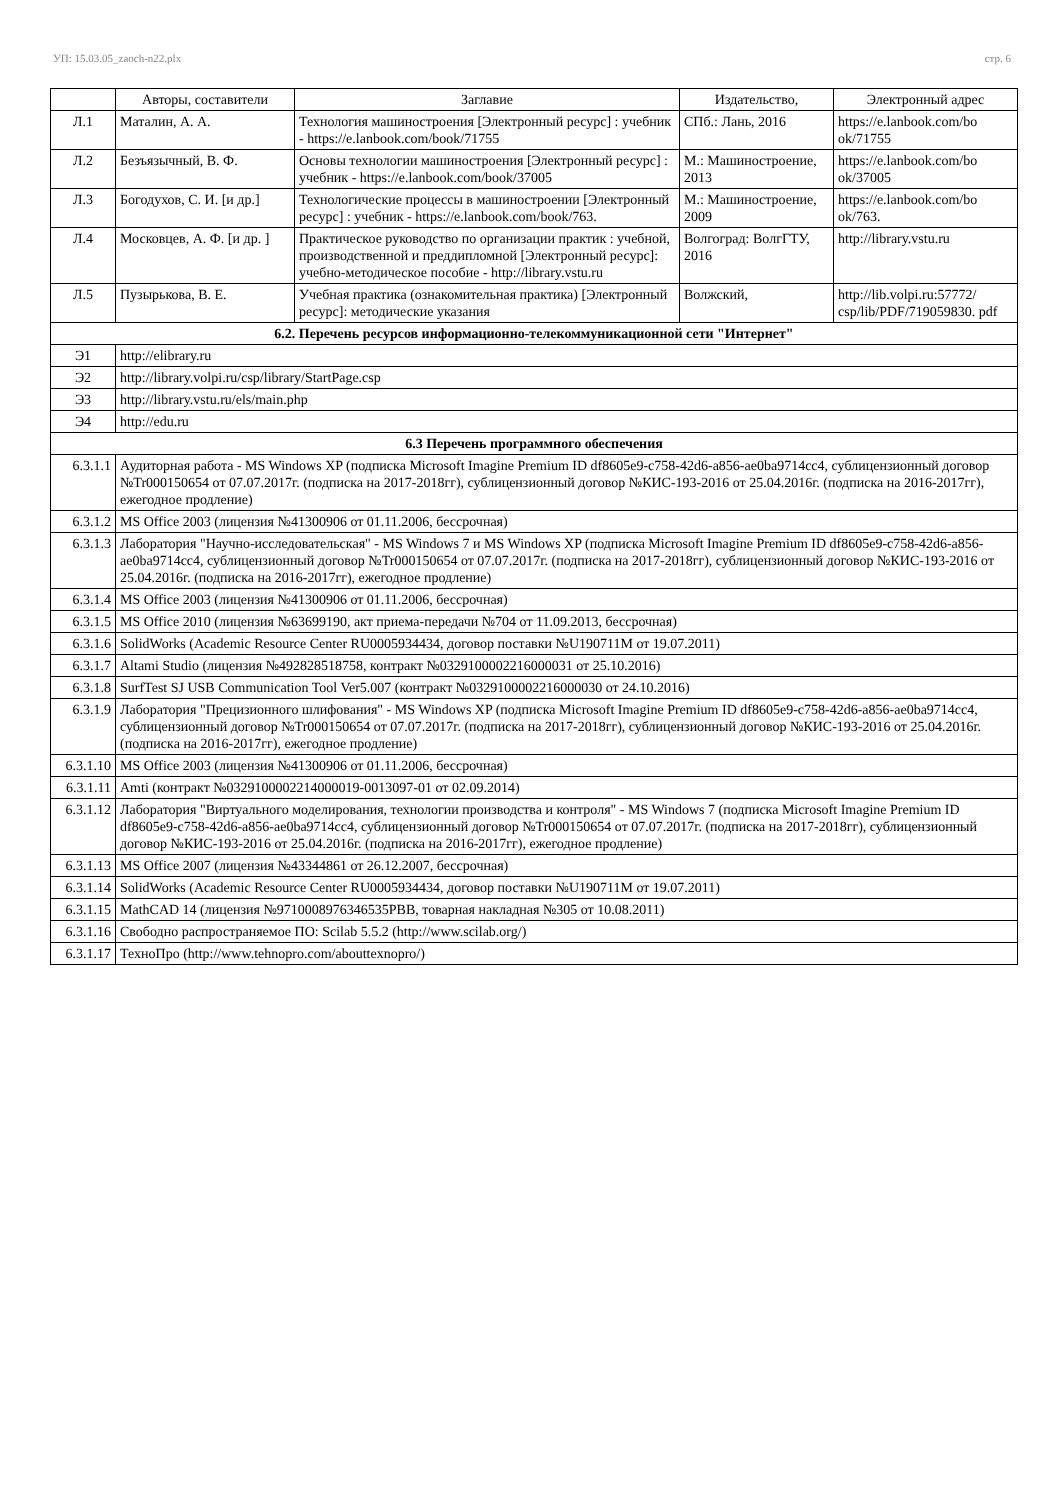УП: 15.03.05_zaoch-n22.plx стр. 6
| | Авторы, составители | Заглавие | Издательство, | Электронный адрес |
| --- | --- | --- | --- | --- |
| Л.1 | Маталин, А. А. | Технология машиностроения [Электронный ресурс] : учебник - https://e.lanbook.com/book/71755 | СПб.: Лань, 2016 | https://e.lanbook.com/bo ok/71755 |
| Л.2 | Безъязычный, В. Ф. | Основы технологии машиностроения [Электронный ресурс] : учебник - https://e.lanbook.com/book/37005 | М.: Машиностроение, 2013 | https://e.lanbook.com/bo ok/37005 |
| Л.3 | Богодухов, С. И. [и др.] | Технологические процессы в машиностроении [Электронный ресурс] : учебник - https://e.lanbook.com/book/763. | М.: Машиностроение, 2009 | https://e.lanbook.com/bo ok/763. |
| Л.4 | Московцев, А. Ф. [и др. ] | Практическое руководство по организации практик : учебной, производственной и преддипломной [Электронный ресурс]: учебно-методическое пособие - http://library.vstu.ru | Волгоград: ВолгГТУ, 2016 | http://library.vstu.ru |
| Л.5 | Пузырькова, В. Е. | Учебная практика (ознакомительная практика) [Электронный ресурс]: методические указания | Волжский, | http://lib.volpi.ru:57772/ csp/lib/PDF/719059830. pdf |
| 6.2. Перечень ресурсов информационно-телекоммуникационной сети "Интернет" | | | | |
| Э1 | http://elibrary.ru | | | |
| Э2 | http://library.volpi.ru/csp/library/StartPage.csp | | | |
| Э3 | http://library.vstu.ru/els/main.php | | | |
| Э4 | http://edu.ru | | | |
| 6.3 Перечень программного обеспечения | | | | |
| 6.3.1.1 | Аудиторная работа - MS Windows XP (подписка Microsoft Imagine Premium ID df8605e9-c758-42d6-a856-ae0ba9714cc4, сублицензионный договор №Tr000150654 от 07.07.2017г. (подписка на 2017-2018гг), сублицензионный договор №КИС-193-2016 от 25.04.2016г. (подписка на 2016-2017гг), ежегодное продление) | | | |
| 6.3.1.2 | MS Office 2003 (лицензия №41300906 от 01.11.2006, бессрочная) | | | |
| 6.3.1.3 | Лаборатория "Научно-исследовательская" - MS Windows 7 и MS Windows XP (подписка Microsoft Imagine Premium ID df8605e9-c758-42d6-a856-ae0ba9714cc4, сублицензионный договор №Tr000150654 от 07.07.2017г. (подписка на 2017-2018гг), сублицензионный договор №КИС-193-2016 от 25.04.2016г. (подписка на 2016-2017гг), ежегодное продление) | | | |
| 6.3.1.4 | MS Office 2003 (лицензия №41300906 от 01.11.2006, бессрочная) | | | |
| 6.3.1.5 | MS Office 2010 (лицензия №63699190, акт приема-передачи №704 от 11.09.2013, бессрочная) | | | |
| 6.3.1.6 | SolidWorks (Academic Resource Center RU0005934434, договор поставки №U190711M от 19.07.2011) | | | |
| 6.3.1.7 | Altami Studio (лицензия №492828518758, контракт №0329100002216000031 от 25.10.2016) | | | |
| 6.3.1.8 | SurfTest SJ USB Communication Tool Ver5.007 (контракт №0329100002216000030 от 24.10.2016) | | | |
| 6.3.1.9 | Лаборатория "Прецизионного шлифования" - MS Windows XP (подписка Microsoft Imagine Premium ID df8605e9-c758-42d6-a856-ae0ba9714cc4, сублицензионный договор №Tr000150654 от 07.07.2017г. (подписка на 2017-2018гг), сублицензионный договор №КИС-193-2016 от 25.04.2016г. (подписка на 2016-2017гг), ежегодное продление) | | | |
| 6.3.1.10 | MS Office 2003 (лицензия №41300906 от 01.11.2006, бессрочная) | | | |
| 6.3.1.11 | Amti (контракт №0329100002214000019-0013097-01 от 02.09.2014) | | | |
| 6.3.1.12 | Лаборатория "Виртуального моделирования, технологии производства и контроля" - MS Windows 7 (подписка Microsoft Imagine Premium ID df8605e9-c758-42d6-a856-ae0ba9714cc4, сублицензионный договор №Tr000150654 от 07.07.2017г. (подписка на 2017-2018гг), сублицензионный договор №КИС-193-2016 от 25.04.2016г. (подписка на 2016-2017гг), ежегодное продление) | | | |
| 6.3.1.13 | MS Office 2007 (лицензия №43344861 от 26.12.2007, бессрочная) | | | |
| 6.3.1.14 | SolidWorks (Academic Resource Center RU0005934434, договор поставки №U190711M от 19.07.2011) | | | |
| 6.3.1.15 | MathCAD 14 (лицензия №9710008976346535PBB, товарная накладная №305 от 10.08.2011) | | | |
| 6.3.1.16 | Свободно распространяемое ПО: Scilab 5.5.2 (http://www.scilab.org/) | | | |
| 6.3.1.17 | ТехноПро (http://www.tehnopro.com/abouttexnopro/) | | | |